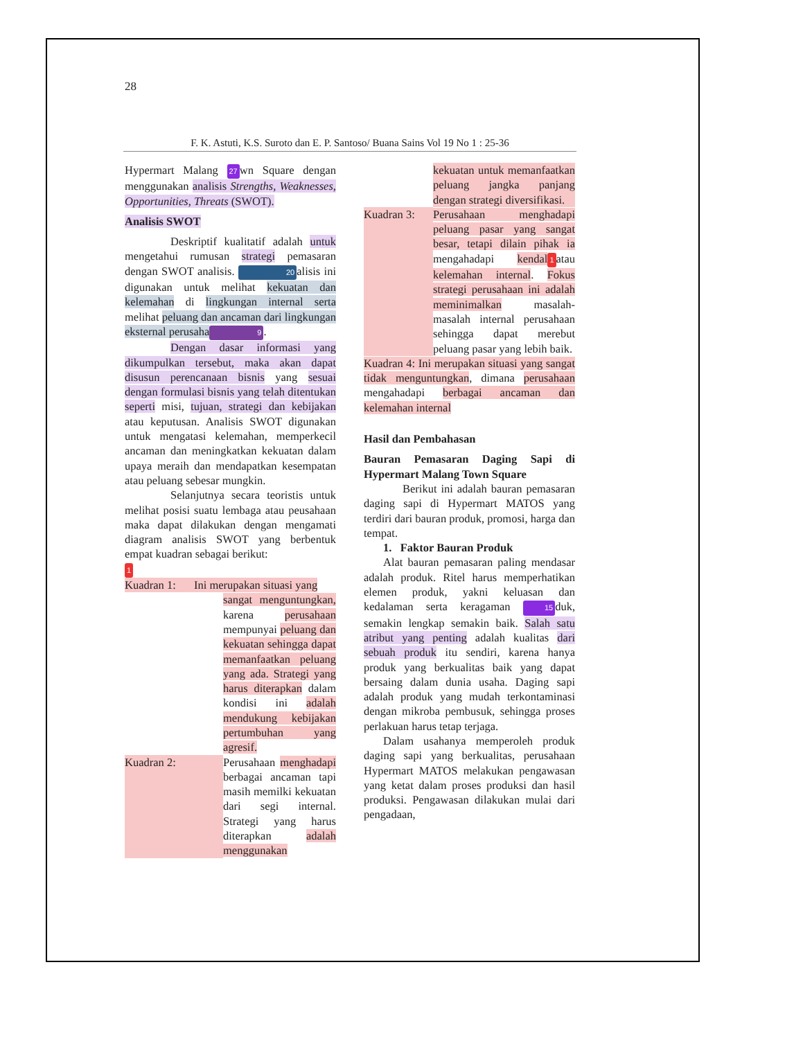28
F. K. Astuti, K.S. Suroto dan E. P. Santoso/ Buana Sains Vol 19 No 1 : 25-36
Hypermart Malang 27 wn Square dengan menggunakan analisis Strengths, Weaknesses, Opportunities, Threats (SWOT).
Analisis SWOT
Deskriptif kualitatif adalah untuk mengetahui rumusan strategi pemasaran dengan SWOT analisis. 20 alisis ini digunakan untuk melihat kekuatan dan kelemahan di lingkungan internal serta melihat peluang dan ancaman dari lingkungan eksternal perusaha 9.
Dengan dasar informasi yang dikumpulkan tersebut, maka akan dapat disusun perencanaan bisnis yang sesuai dengan formulasi bisnis yang telah ditentukan seperti misi, tujuan, strategi dan kebijakan atau keputusan. Analisis SWOT digunakan untuk mengatasi kelemahan, memperkecil ancaman dan meningkatkan kekuatan dalam upaya meraih dan mendapatkan kesempatan atau peluang sebesar mungkin.
Selanjutnya secara teoristis untuk melihat posisi suatu lembaga atau peusahaan maka dapat dilakukan dengan mengamati diagram analisis SWOT yang berbentuk empat kuadran sebagai berikut:
1
Kuadran 1: Ini merupakan situasi yang
sangat menguntungkan, karena perusahaan mempunyai peluang dan kekuatan sehingga dapat memanfaatkan peluang yang ada. Strategi yang harus diterapkan dalam kondisi ini adalah mendukung kebijakan pertumbuhan yang agresif.
Kuadran 2: Perusahaan menghadapi berbagai ancaman tapi masih memilki kekuatan dari segi internal. Strategi yang harus diterapkan adalah menggunakan
kekuatan untuk memanfaatkan peluang jangka panjang dengan strategi diversifikasi.
Kuadran 3: Perusahaan menghadapi peluang pasar yang sangat besar, tetapi dilain pihak ia mengahadapi kendal 1 atau kelemahan internal. Fokus strategi perusahaan ini adalah meminimalkan masalah-masalah internal perusahaan sehingga dapat merebut peluang pasar yang lebih baik.
Kuadran 4: Ini merupakan situasi yang sangat tidak menguntungkan, dimana perusahaan mengahadapi berbagai ancaman dan kelemahan internal
Hasil dan Pembahasan
Bauran Pemasaran Daging Sapi di Hypermart Malang Town Square
Berikut ini adalah bauran pemasaran daging sapi di Hypermart MATOS yang terdiri dari bauran produk, promosi, harga dan tempat.
1. Faktor Bauran Produk
Alat bauran pemasaran paling mendasar adalah produk. Ritel harus memperhatikan elemen produk, yakni keluasan dan kedalaman serta keragaman 15 duk, semakin lengkap semakin baik. Salah satu atribut yang penting adalah kualitas dari sebuah produk itu sendiri, karena hanya produk yang berkualitas baik yang dapat bersaing dalam dunia usaha. Daging sapi adalah produk yang mudah terkontaminasi dengan mikroba pembusuk, sehingga proses perlakuan harus tetap terjaga.
Dalam usahanya memperoleh produk daging sapi yang berkualitas, perusahaan Hypermart MATOS melakukan pengawasan yang ketat dalam proses produksi dan hasil produksi. Pengawasan dilakukan mulai dari pengadaan,